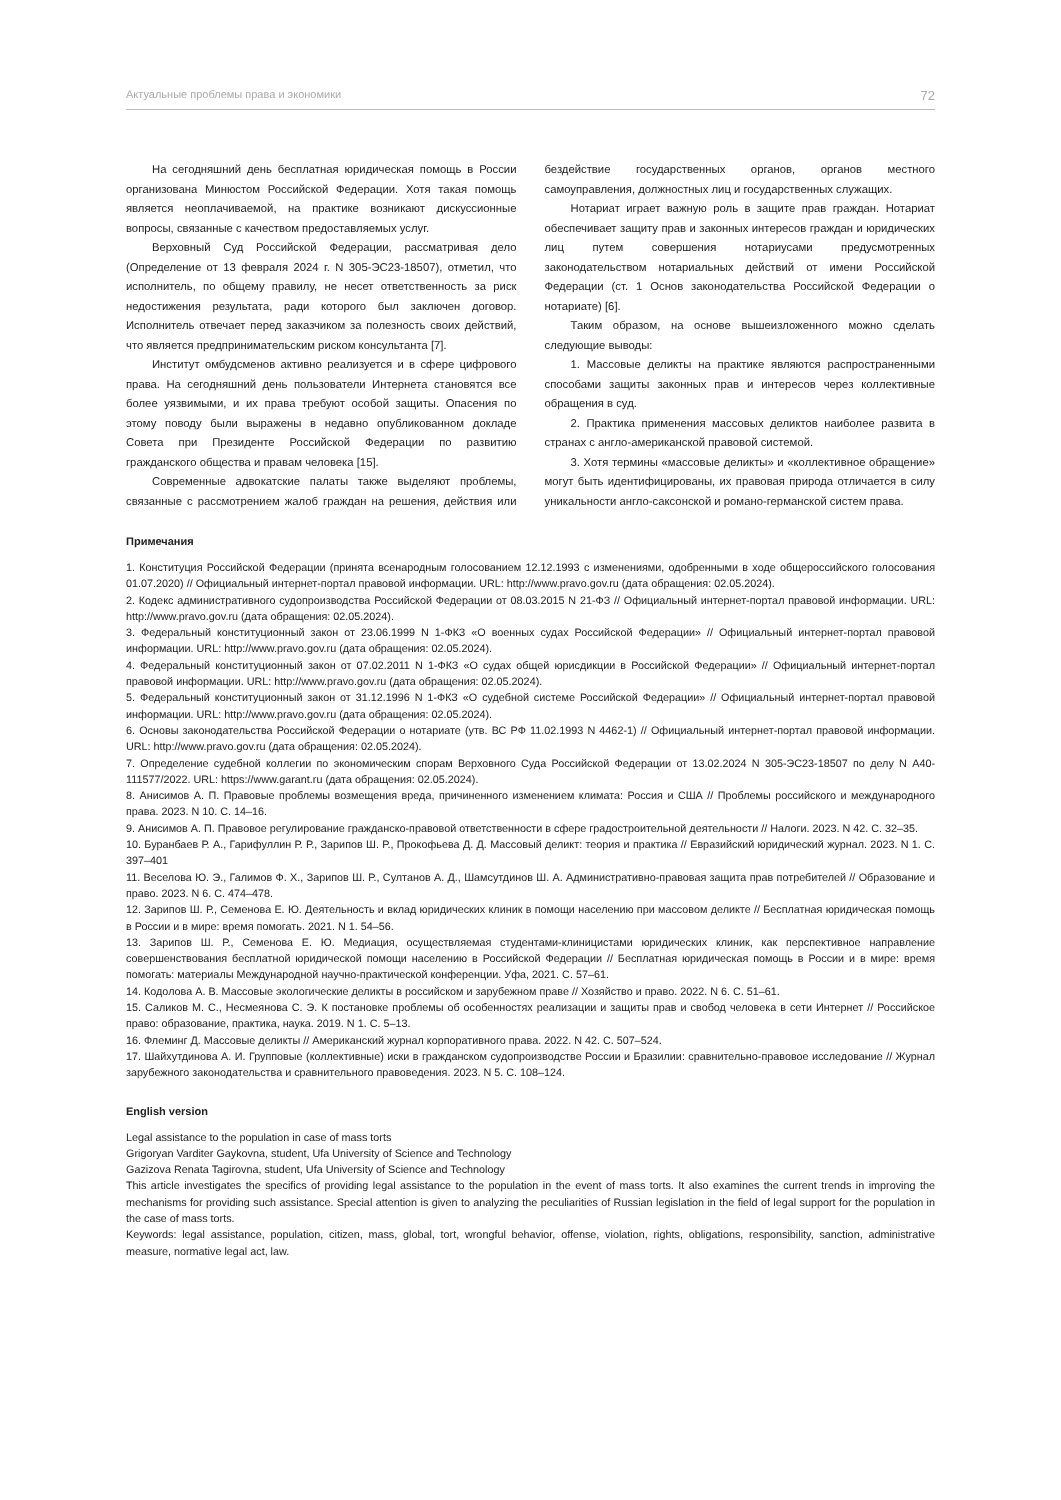Актуальные проблемы права и экономики 72
На сегодняшний день бесплатная юридическая помощь в России организована Минюстом Российской Федерации. Хотя такая помощь является неоплачиваемой, на практике возникают дискуссионные вопросы, связанные с качеством предоставляемых услуг.
Верховный Суд Российской Федерации, рассматривая дело (Определение от 13 февраля 2024 г. N 305-ЭС23-18507), отметил, что исполнитель, по общему правилу, не несет ответственность за риск недостижения результата, ради которого был заключен договор. Исполнитель отвечает перед заказчиком за полезность своих действий, что является предпринимательским риском консультанта [7].
Институт омбудсменов активно реализуется и в сфере цифрового права. На сегодняшний день пользователи Интернета становятся все более уязвимыми, и их права требуют особой защиты. Опасения по этому поводу были выражены в недавно опубликованном докладе Совета при Президенте Российской Федерации по развитию гражданского общества и правам человека [15].
Современные адвокатские палаты также выделяют проблемы, связанные с рассмотрением жалоб граждан на решения, действия или бездействие государственных органов, органов местного самоуправления, должностных лиц и государственных служащих.
Нотариат играет важную роль в защите прав граждан. Нотариат обеспечивает защиту прав и законных интересов граждан и юридических лиц путем совершения нотариусами предусмотренных законодательством нотариальных действий от имени Российской Федерации (ст. 1 Основ законодательства Российской Федерации о нотариате) [6].
Таким образом, на основе вышеизложенного можно сделать следующие выводы:
1. Массовые деликты на практике являются распространенными способами защиты законных прав и интересов через коллективные обращения в суд.
2. Практика применения массовых деликтов наиболее развита в странах с англо-американской правовой системой.
3. Хотя термины «массовые деликты» и «коллективное обращение» могут быть идентифицированы, их правовая природа отличается в силу уникальности англо-саксонской и романо-германской систем права.
Примечания
1. Конституция Российской Федерации (принята всенародным голосованием 12.12.1993 с изменениями, одобренными в ходе общероссийского голосования 01.07.2020) // Официальный интернет-портал правовой информации. URL: http://www.pravo.gov.ru (дата обращения: 02.05.2024).
2. Кодекс административного судопроизводства Российской Федерации от 08.03.2015 N 21-ФЗ // Официальный интернет-портал правовой информации. URL: http://www.pravo.gov.ru (дата обращения: 02.05.2024).
3. Федеральный конституционный закон от 23.06.1999 N 1-ФКЗ «О военных судах Российской Федерации» // Официальный интернет-портал правовой информации. URL: http://www.pravo.gov.ru (дата обращения: 02.05.2024).
4. Федеральный конституционный закон от 07.02.2011 N 1-ФКЗ «О судах общей юрисдикции в Российской Федерации» // Официальный интернет-портал правовой информации. URL: http://www.pravo.gov.ru (дата обращения: 02.05.2024).
5. Федеральный конституционный закон от 31.12.1996 N 1-ФКЗ «О судебной системе Российской Федерации» // Официальный интернет-портал правовой информации. URL: http://www.pravo.gov.ru (дата обращения: 02.05.2024).
6. Основы законодательства Российской Федерации о нотариате (утв. ВС РФ 11.02.1993 N 4462-1) // Официальный интернет-портал правовой информации. URL: http://www.pravo.gov.ru (дата обращения: 02.05.2024).
7. Определение судебной коллегии по экономическим спорам Верховного Суда Российской Федерации от 13.02.2024 N 305-ЭС23-18507 по делу N А40-111577/2022. URL: https://www.garant.ru (дата обращения: 02.05.2024).
8. Анисимов А. П. Правовые проблемы возмещения вреда, причиненного изменением климата: Россия и США // Проблемы российского и международного права. 2023. N 10. С. 14–16.
9. Анисимов А. П. Правовое регулирование гражданско-правовой ответственности в сфере градостроительной деятельности // Налоги. 2023. N 42. С. 32–35.
10. Буранбаев Р. А., Гарифуллин Р. Р., Зарипов Ш. Р., Прокофьева Д. Д. Массовый деликт: теория и практика // Евразийский юридический журнал. 2023. N 1. С. 397–401
11. Веселова Ю. Э., Галимов Ф. Х., Зарипов Ш. Р., Султанов А. Д., Шамсутдинов Ш. А. Административно-правовая защита прав потребителей // Образование и право. 2023. N 6. С. 474–478.
12. Зарипов Ш. Р., Семенова Е. Ю. Деятельность и вклад юридических клиник в помощи населению при массовом деликте // Бесплатная юридическая помощь в России и в мире: время помогать. 2021. N 1. 54–56.
13. Зарипов Ш. Р., Семенова Е. Ю. Медиация, осуществляемая студентами-клиницистами юридических клиник, как перспективное направление совершенствования бесплатной юридической помощи населению в Российской Федерации // Бесплатная юридическая помощь в России и в мире: время помогать: материалы Международной научно-практической конференции. Уфа, 2021. С. 57–61.
14. Кодолова А. В. Массовые экологические деликты в российском и зарубежном праве // Хозяйство и право. 2022. N 6. С. 51–61.
15. Саликов М. С., Несмеянова С. Э. К постановке проблемы об особенностях реализации и защиты прав и свобод человека в сети Интернет // Российское право: образование, практика, наука. 2019. N 1. С. 5–13.
16. Флеминг Д. Массовые деликты // Американский журнал корпоративного права. 2022. N 42. С. 507–524.
17. Шайхутдинова А. И. Групповые (коллективные) иски в гражданском судопроизводстве России и Бразилии: сравнительно-правовое исследование // Журнал зарубежного законодательства и сравнительного правоведения. 2023. N 5. С. 108–124.
English version
Legal assistance to the population in case of mass torts
Grigoryan Varditer Gaykovna, student, Ufa University of Science and Technology
Gazizova Renata Tagirovna, student, Ufa University of Science and Technology
This article investigates the specifics of providing legal assistance to the population in the event of mass torts. It also examines the current trends in improving the mechanisms for providing such assistance. Special attention is given to analyzing the peculiarities of Russian legislation in the field of legal support for the population in the case of mass torts.
Keywords: legal assistance, population, citizen, mass, global, tort, wrongful behavior, offense, violation, rights, obligations, responsibility, sanction, administrative measure, normative legal act, law.